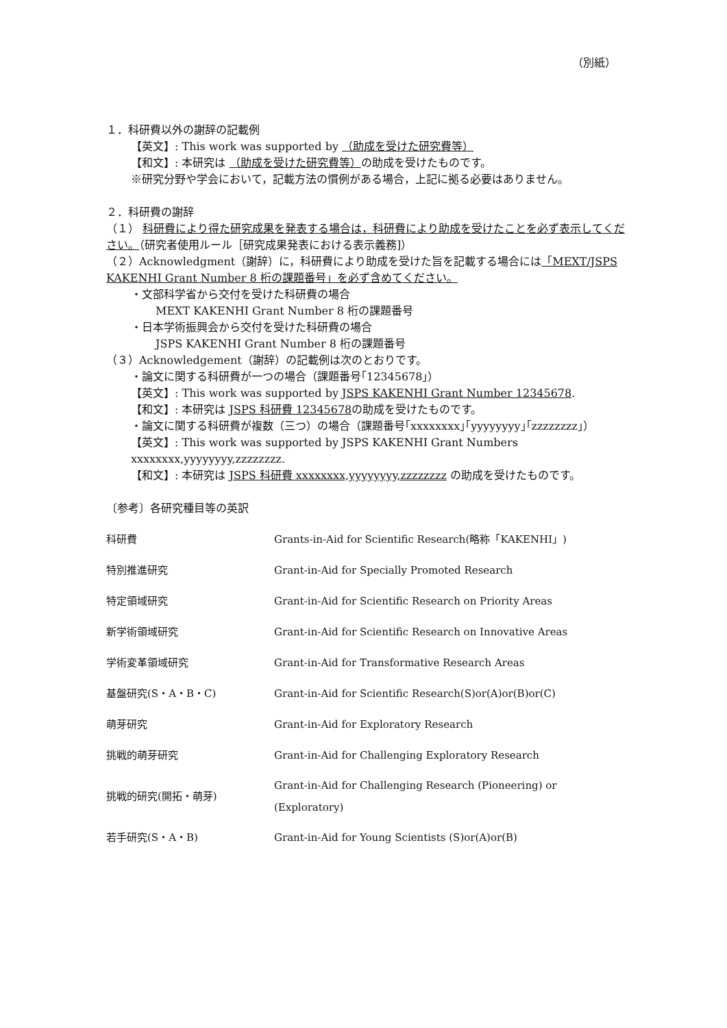（別紙）
１．科研費以外の謝辞の記載例
【英文】: This work was supported by （助成を受けた研究費等）
【和文】: 本研究は （助成を受けた研究費等）の助成を受けたものです。
※研究分野や学会において，記載方法の慣例がある場合，上記に拠る必要はありません。
２．科研費の謝辞
（１） 科研費により得た研究成果を発表する場合は，科研費により助成を受けたことを必ず表示してください。（研究者使用ルール［研究成果発表における表示義務]）
（２）Acknowledgment（謝辞）に，科研費により助成を受けた旨を記載する場合には「MEXT/JSPS KAKENHI Grant Number 8 桁の課題番号」を必ず含めてください。
・文部科学省から交付を受けた科研費の場合
MEXT KAKENHI Grant Number 8 桁の課題番号
・日本学術振興会から交付を受けた科研費の場合
JSPS KAKENHI Grant Number 8 桁の課題番号
（３）Acknowledgement（謝辞）の記載例は次のとおりです。
・論文に関する科研費が一つの場合（課題番号｢12345678｣）
【英文】: This work was supported by JSPS KAKENHI Grant Number 12345678.
【和文】: 本研究は JSPS 科研費 12345678の助成を受けたものです。
・論文に関する科研費が複数（三つ）の場合（課題番号｢xxxxxxxx｣｢yyyyyyyy｣｢zzzzzzzz｣）
【英文】: This work was supported by JSPS KAKENHI Grant Numbers xxxxxxxx,yyyyyyyy,zzzzzzzz.
【和文】: 本研究は JSPS 科研費 xxxxxxxx,yyyyyyyy,zzzzzzzz の助成を受けたものです。
〔参考〕各研究種目等の英訳
| 科研費 | Grants-in-Aid for Scientific Research(略称「KAKENHI」) |
| 特別推進研究 | Grant-in-Aid for Specially Promoted Research |
| 特定領域研究 | Grant-in-Aid for Scientific Research on Priority Areas |
| 新学術領域研究 | Grant-in-Aid for Scientific Research on Innovative Areas |
| 学術変革領域研究 | Grant-in-Aid for Transformative Research Areas |
| 基盤研究(S・A・B・C) | Grant-in-Aid for Scientific Research(S)or(A)or(B)or(C) |
| 萌芽研究 | Grant-in-Aid for Exploratory Research |
| 挑戦的萌芽研究 | Grant-in-Aid for Challenging Exploratory Research |
| 挑戦的研究(開拓・萌芽) | Grant-in-Aid for Challenging Research (Pioneering) or (Exploratory) |
| 若手研究(S・A・B) | Grant-in-Aid for Young Scientists (S)or(A)or(B) |